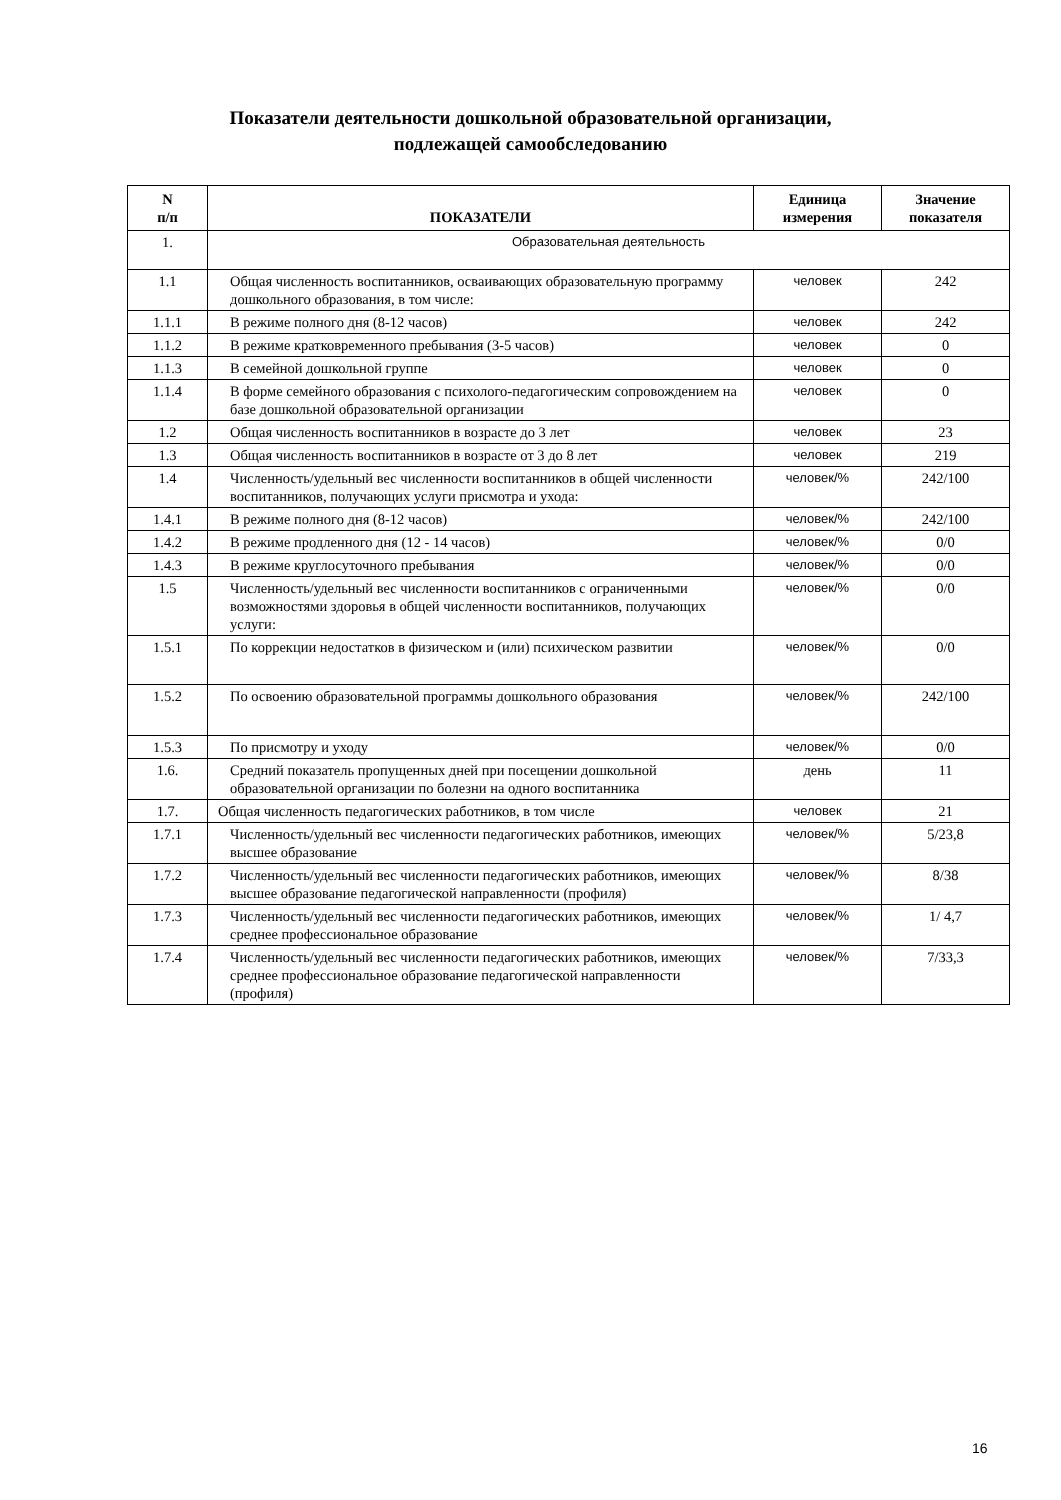Показатели деятельности дошкольной образовательной организации,
подлежащей самообследованию
| N п/п | ПОКАЗАТЕЛИ | Единица измерения | Значение показателя |
| --- | --- | --- | --- |
| 1. | Образовательная деятельность | | |
| 1.1 | Общая численность воспитанников, осваивающих образовательную программу дошкольного образования, в том числе: | человек | 242 |
| 1.1.1 | В режиме полного дня (8-12 часов) | человек | 242 |
| 1.1.2 | В режиме кратковременного пребывания (3-5 часов) | человек | 0 |
| 1.1.3 | В семейной дошкольной группе | человек | 0 |
| 1.1.4 | В форме семейного образования с психолого-педагогическим сопровождением на базе дошкольной образовательной организации | человек | 0 |
| 1.2 | Общая численность воспитанников в возрасте до 3 лет | человек | 23 |
| 1.3 | Общая численность воспитанников в возрасте от 3 до 8 лет | человек | 219 |
| 1.4 | Численность/удельный вес численности воспитанников в общей численности воспитанников, получающих услуги присмотра и ухода: | человек/% | 242/100 |
| 1.4.1 | В режиме полного дня (8-12 часов) | человек/% | 242/100 |
| 1.4.2 | В режиме продленного дня (12 - 14 часов) | человек/% | 0/0 |
| 1.4.3 | В режиме круглосуточного пребывания | человек/% | 0/0 |
| 1.5 | Численность/удельный вес численности воспитанников с ограниченными возможностями здоровья в общей численности воспитанников, получающих услуги: | человек/% | 0/0 |
| 1.5.1 | По коррекции недостатков в физическом и (или) психическом развитии | человек/% | 0/0 |
| 1.5.2 | По освоению образовательной программы дошкольного образования | человек/% | 242/100 |
| 1.5.3 | По присмотру и уходу | человек/% | 0/0 |
| 1.6. | Средний показатель пропущенных дней при посещении дошкольной образовательной организации по болезни на одного воспитанника | день | 11 |
| 1.7. | Общая численность педагогических работников, в том числе | человек | 21 |
| 1.7.1 | Численность/удельный вес численности педагогических работников, имеющих высшее образование | человек/% | 5/23,8 |
| 1.7.2 | Численность/удельный вес численности педагогических работников, имеющих высшее образование педагогической направленности (профиля) | человек/% | 8/38 |
| 1.7.3 | Численность/удельный вес численности педагогических работников, имеющих среднее профессиональное образование | человек/% | 1/ 4,7 |
| 1.7.4 | Численность/удельный вес численности педагогических работников, имеющих среднее профессиональное образование педагогической направленности (профиля) | человек/% | 7/33,3 |
16